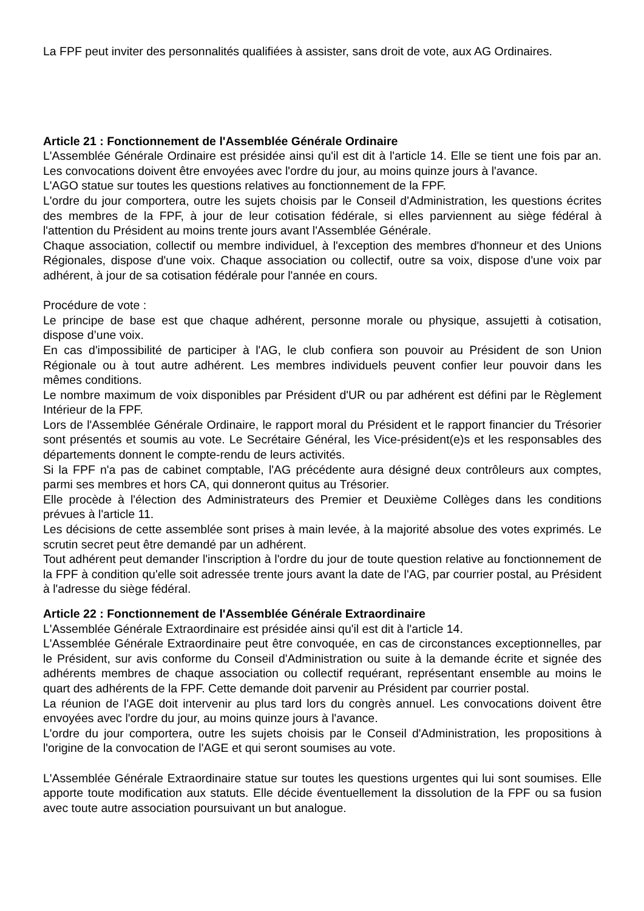La FPF peut inviter des personnalités qualifiées à assister, sans droit de vote, aux AG Ordinaires.
Article 21 : Fonctionnement de l'Assemblée Générale Ordinaire
L'Assemblée Générale Ordinaire est présidée ainsi qu'il est dit à l'article 14. Elle se tient une fois par an. Les convocations doivent être envoyées avec l'ordre du jour, au moins quinze jours à l'avance.
L'AGO statue sur toutes les questions relatives au fonctionnement de la FPF.
L'ordre du jour comportera, outre les sujets choisis par le Conseil d'Administration, les questions écrites des membres de la FPF, à jour de leur cotisation fédérale, si elles parviennent au siège fédéral à l'attention du Président au moins trente jours avant l'Assemblée Générale.
Chaque association, collectif ou membre individuel, à l'exception des membres d'honneur et des Unions Régionales, dispose d'une voix. Chaque association ou collectif, outre sa voix, dispose d'une voix par adhérent, à jour de sa cotisation fédérale pour l'année en cours.
Procédure de vote :
Le principe de base est que chaque adhérent, personne morale ou physique, assujetti à cotisation, dispose d’une voix.
En cas d'impossibilité de participer à l'AG, le club confiera son pouvoir au Président de son Union Régionale ou à tout autre adhérent. Les membres individuels peuvent confier leur pouvoir dans les mêmes conditions.
Le nombre maximum de voix disponibles par Président d'UR ou par adhérent est défini par le Règlement Intérieur de la FPF.
Lors de l'Assemblée Générale Ordinaire, le rapport moral du Président et le rapport financier du Trésorier sont présentés et soumis au vote. Le Secrétaire Général, les Vice-président(e)s et les responsables des départements donnent le compte-rendu de leurs activités.
Si la FPF n'a pas de cabinet comptable, l'AG précédente aura désigné deux contrôleurs aux comptes, parmi ses membres et hors CA, qui donneront quitus au Trésorier.
Elle procède à l'élection des Administrateurs des Premier et Deuxième Collèges dans les conditions prévues à l'article 11.
Les décisions de cette assemblée sont prises à main levée, à la majorité absolue des votes exprimés. Le scrutin secret peut être demandé par un adhérent.
Tout adhérent peut demander l'inscription à l'ordre du jour de toute question relative au fonctionnement de la FPF à condition qu'elle soit adressée trente jours avant la date de l'AG, par courrier postal, au Président à l'adresse du siège fédéral.
Article 22 : Fonctionnement de l'Assemblée Générale Extraordinaire
L'Assemblée Générale Extraordinaire est présidée ainsi qu'il est dit à l'article 14.
L'Assemblée Générale Extraordinaire peut être convoquée, en cas de circonstances exceptionnelles, par le Président, sur avis conforme du Conseil d'Administration ou suite à la demande écrite et signée des adhérents membres de chaque association ou collectif requérant, représentant ensemble au moins le quart des adhérents de la FPF. Cette demande doit parvenir au Président par courrier postal.
La réunion de l'AGE doit intervenir au plus tard lors du congrès annuel. Les convocations doivent être envoyées avec l'ordre du jour, au moins quinze jours à l'avance.
L'ordre du jour comportera, outre les sujets choisis par le Conseil d'Administration, les propositions à l'origine de la convocation de l'AGE et qui seront soumises au vote.
L'Assemblée Générale Extraordinaire statue sur toutes les questions urgentes qui lui sont soumises. Elle apporte toute modification aux statuts. Elle décide éventuellement la dissolution de la FPF ou sa fusion avec toute autre association poursuivant un but analogue.